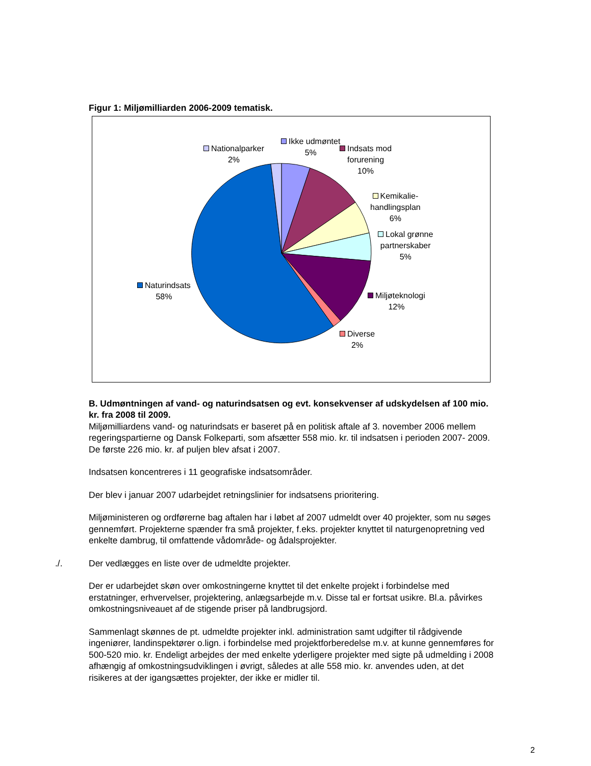Figur 1: Miljømilliarden 2006-2009 tematisk.
Nationalparker
2%
Ikke udmøntet
5%
Indsats mod
forurening
10%
Kemikalie-
handlingsplan
6%
Lokal grønne
partnerskaber
5%
Naturindsats
58%
Miljøteknologi
12%
Diverse
2%
B. Udmøntningen af vand- og naturindsatsen og evt. konsekvenser af udskydelsen af 100 mio. kr. fra 2008 til 2009.
Miljømilliardens vand- og naturindsats er baseret på en politisk aftale af 3. november 2006 mellem regeringspartierne og Dansk Folkeparti, som afsætter 558 mio. kr. til indsatsen i perioden 2007- 2009. De første 226 mio. kr. af puljen blev afsat i 2007.
Indsatsen koncentreres i 11 geografiske indsatsområder.
Der blev i januar 2007 udarbejdet retningslinier for indsatsens prioritering.
Miljøministeren og ordførerne bag aftalen har i løbet af 2007 udmeldt over 40 projekter, som nu søges gennemført. Projekterne spænder fra små projekter, f.eks. projekter knyttet til naturgenopretning ved enkelte dambrug, til omfattende vådområde- og ådalsprojekter.
./. Der vedlægges en liste over de udmeldte projekter.
Der er udarbejdet skøn over omkostningerne knyttet til det enkelte projekt i forbindelse med erstatninger, erhvervelser, projektering, anlægsarbejde m.v. Disse tal er fortsat usikre. Bl.a. påvirkes omkostningsniveauet af de stigende priser på landbrugsjord.
Sammenlagt skønnes de pt. udmeldte projekter inkl. administration samt udgifter til rådgivende ingeniører, landinspektører o.lign. i forbindelse med projektforberedelse m.v. at kunne gennemføres for 500-520 mio. kr. Endeligt arbejdes der med enkelte yderligere projekter med sigte på udmelding i 2008 afhængig af omkostningsudviklingen i øvrigt, således at alle 558 mio. kr. anvendes uden, at det risikeres at der igangsættes projekter, der ikke er midler til.
2